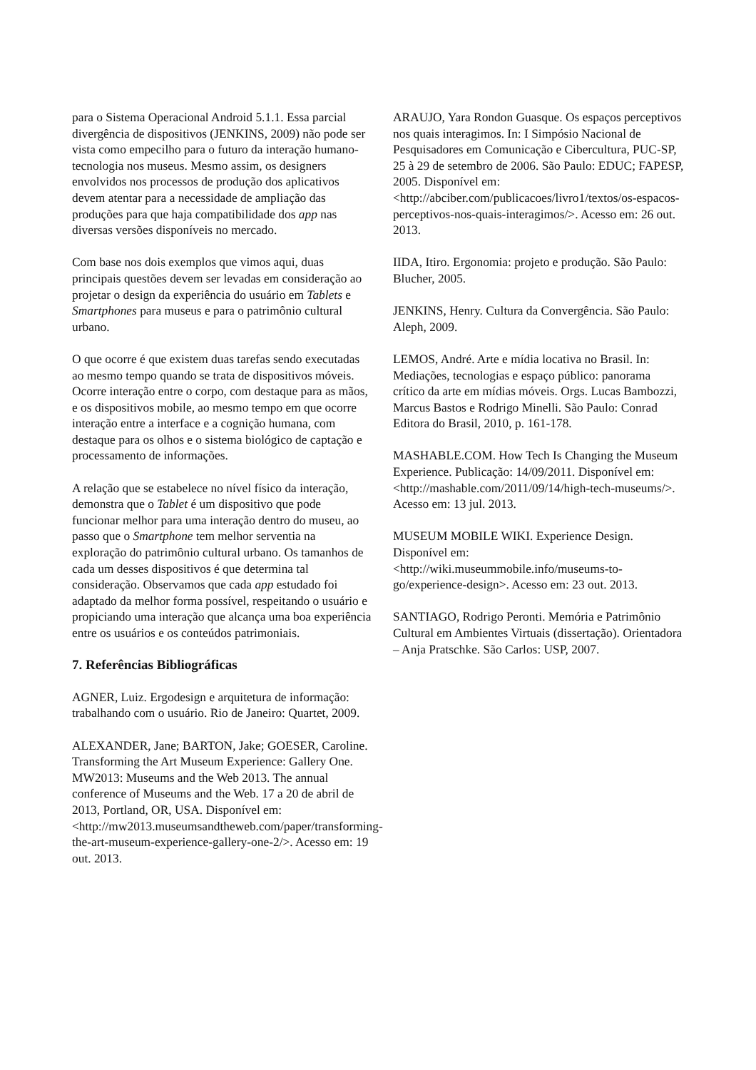para o Sistema Operacional Android 5.1.1. Essa parcial divergência de dispositivos (JENKINS, 2009) não pode ser vista como empecilho para o futuro da interação humano-tecnologia nos museus. Mesmo assim, os designers envolvidos nos processos de produção dos aplicativos devem atentar para a necessidade de ampliação das produções para que haja compatibilidade dos app nas diversas versões disponíveis no mercado.
Com base nos dois exemplos que vimos aqui, duas principais questões devem ser levadas em consideração ao projetar o design da experiência do usuário em Tablets e Smartphones para museus e para o patrimônio cultural urbano.
O que ocorre é que existem duas tarefas sendo executadas ao mesmo tempo quando se trata de dispositivos móveis. Ocorre interação entre o corpo, com destaque para as mãos, e os dispositivos mobile, ao mesmo tempo em que ocorre interação entre a interface e a cognição humana, com destaque para os olhos e o sistema biológico de captação e processamento de informações.
A relação que se estabelece no nível físico da interação, demonstra que o Tablet é um dispositivo que pode funcionar melhor para uma interação dentro do museu, ao passo que o Smartphone tem melhor serventia na exploração do patrimônio cultural urbano. Os tamanhos de cada um desses dispositivos é que determina tal consideração. Observamos que cada app estudado foi adaptado da melhor forma possível, respeitando o usuário e propiciando uma interação que alcança uma boa experiência entre os usuários e os conteúdos patrimoniais.
7. Referências Bibliográficas
AGNER, Luiz. Ergodesign e arquitetura de informação: trabalhando com o usuário. Rio de Janeiro: Quartet, 2009.
ALEXANDER, Jane; BARTON, Jake; GOESER, Caroline. Transforming the Art Museum Experience: Gallery One. MW2013: Museums and the Web 2013. The annual conference of Museums and the Web. 17 a 20 de abril de 2013, Portland, OR, USA. Disponível em: <http://mw2013.museumsandtheweb.com/paper/transforming-the-art-museum-experience-gallery-one-2/>. Acesso em: 19 out. 2013.
ARAUJO, Yara Rondon Guasque. Os espaços perceptivos nos quais interagimos. In: I Simpósio Nacional de Pesquisadores em Comunicação e Cibercultura, PUC-SP, 25 à 29 de setembro de 2006. São Paulo: EDUC; FAPESP, 2005. Disponível em: <http://abciber.com/publicacoes/livro1/textos/os-espacos-perceptivos-nos-quais-interagimos/>. Acesso em: 26 out. 2013.
IIDA, Itiro. Ergonomia: projeto e produção. São Paulo: Blucher, 2005.
JENKINS, Henry. Cultura da Convergência. São Paulo: Aleph, 2009.
LEMOS, André. Arte e mídia locativa no Brasil. In: Mediações, tecnologias e espaço público: panorama crítico da arte em mídias móveis. Orgs. Lucas Bambozzi, Marcus Bastos e Rodrigo Minelli. São Paulo: Conrad Editora do Brasil, 2010, p. 161-178.
MASHABLE.COM. How Tech Is Changing the Museum Experience. Publicação: 14/09/2011. Disponível em: <http://mashable.com/2011/09/14/high-tech-museums/>. Acesso em: 13 jul. 2013.
MUSEUM MOBILE WIKI. Experience Design. Disponível em: <http://wiki.museummobile.info/museums-to-go/experience-design>. Acesso em: 23 out. 2013.
SANTIAGO, Rodrigo Peronti. Memória e Patrimônio Cultural em Ambientes Virtuais (dissertação). Orientadora – Anja Pratschke. São Carlos: USP, 2007.